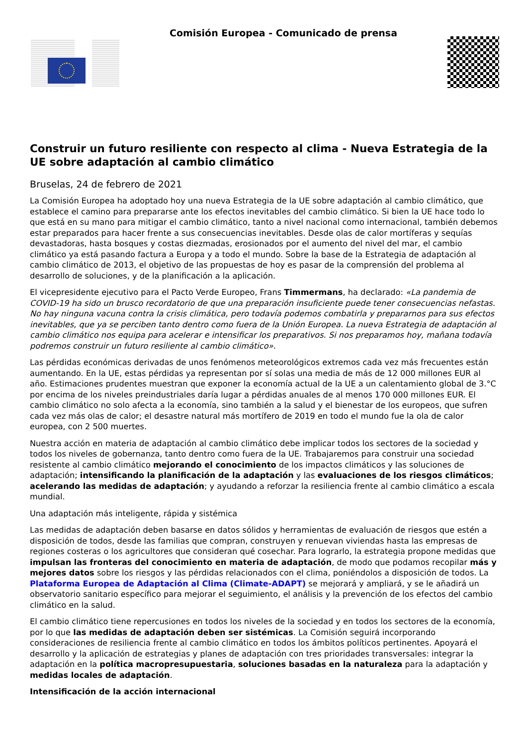Comisión Europea - Comunicado de prensa
Construir un futuro resiliente con respecto al clima - Nueva Estrategia de la UE sobre adaptación al cambio climático
Bruselas, 24 de febrero de 2021
La Comisión Europea ha adoptado hoy una nueva Estrategia de la UE sobre adaptación al cambio climático, que establece el camino para prepararse ante los efectos inevitables del cambio climático. Si bien la UE hace todo lo que está en su mano para mitigar el cambio climático, tanto a nivel nacional como internacional, también debemos estar preparados para hacer frente a sus consecuencias inevitables. Desde olas de calor mortíferas y sequías devastadoras, hasta bosques y costas diezmadas, erosionados por el aumento del nivel del mar, el cambio climático ya está pasando factura a Europa y a todo el mundo. Sobre la base de la Estrategia de adaptación al cambio climático de 2013, el objetivo de las propuestas de hoy es pasar de la comprensión del problema al desarrollo de soluciones, y de la planificación a la aplicación.
El vicepresidente ejecutivo para el Pacto Verde Europeo, Frans Timmermans, ha declarado: «La pandemia de COVID-19 ha sido un brusco recordatorio de que una preparación insuficiente puede tener consecuencias nefastas. No hay ninguna vacuna contra la crisis climática, pero todavía podemos combatirla y prepararnos para sus efectos inevitables, que ya se perciben tanto dentro como fuera de la Unión Europea. La nueva Estrategia de adaptación al cambio climático nos equipa para acelerar e intensificar los preparativos. Si nos preparamos hoy, mañana todavía podremos construir un futuro resiliente al cambio climático».
Las pérdidas económicas derivadas de unos fenómenos meteorológicos extremos cada vez más frecuentes están aumentando. En la UE, estas pérdidas ya representan por sí solas una media de más de 12 000 millones EUR al año. Estimaciones prudentes muestran que exponer la economía actual de la UE a un calentamiento global de 3.°C por encima de los niveles preindustriales daría lugar a pérdidas anuales de al menos 170 000 millones EUR. El cambio climático no solo afecta a la economía, sino también a la salud y el bienestar de los europeos, que sufren cada vez más olas de calor; el desastre natural más mortífero de 2019 en todo el mundo fue la ola de calor europea, con 2 500 muertes.
Nuestra acción en materia de adaptación al cambio climático debe implicar todos los sectores de la sociedad y todos los niveles de gobernanza, tanto dentro como fuera de la UE. Trabajaremos para construir una sociedad resistente al cambio climático mejorando el conocimiento de los impactos climáticos y las soluciones de adaptación; intensificando la planificación de la adaptación y las evaluaciones de los riesgos climáticos; acelerando las medidas de adaptación; y ayudando a reforzar la resiliencia frente al cambio climático a escala mundial.
Una adaptación más inteligente, rápida y sistémica
Las medidas de adaptación deben basarse en datos sólidos y herramientas de evaluación de riesgos que estén a disposición de todos, desde las familias que compran, construyen y renuevan viviendas hasta las empresas de regiones costeras o los agricultores que consideran qué cosechar. Para lograrlo, la estrategia propone medidas que impulsan las fronteras del conocimiento en materia de adaptación, de modo que podamos recopilar más y mejores datos sobre los riesgos y las pérdidas relacionados con el clima, poniéndolos a disposición de todos. La Plataforma Europea de Adaptación al Clima (Climate-ADAPT) se mejorará y ampliará, y se le añadirá un observatorio sanitario específico para mejorar el seguimiento, el análisis y la prevención de los efectos del cambio climático en la salud.
El cambio climático tiene repercusiones en todos los niveles de la sociedad y en todos los sectores de la economía, por lo que las medidas de adaptación deben ser sistémicas. La Comisión seguirá incorporando consideraciones de resiliencia frente al cambio climático en todos los ámbitos políticos pertinentes. Apoyará el desarrollo y la aplicación de estrategias y planes de adaptación con tres prioridades transversales: integrar la adaptación en la política macropresupuestaria, soluciones basadas en la naturaleza para la adaptación y medidas locales de adaptación.
Intensificación de la acción internacional